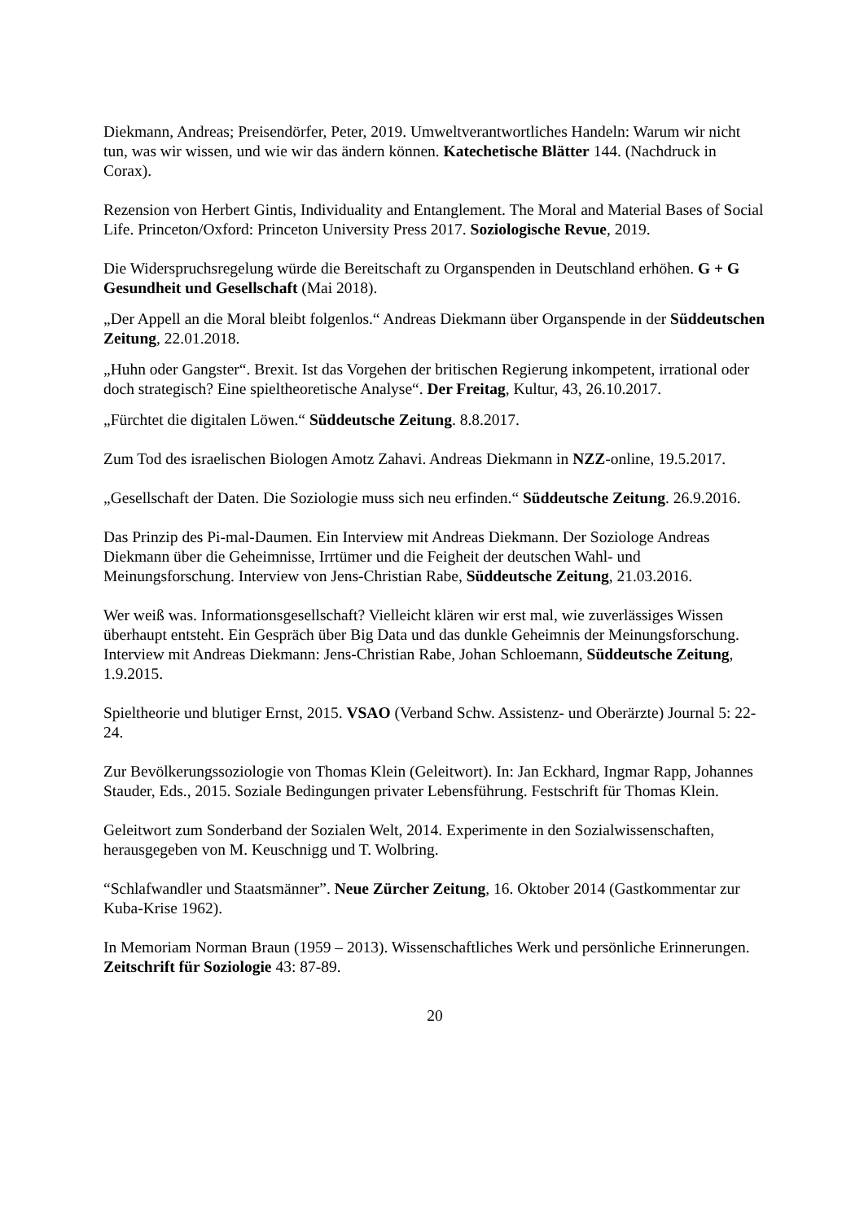Diekmann, Andreas; Preisendörfer, Peter, 2019. Umweltverantwortliches Handeln: Warum wir nicht tun, was wir wissen, und wie wir das ändern können. Katechetische Blätter 144. (Nachdruck in Corax).
Rezension von Herbert Gintis, Individuality and Entanglement. The Moral and Material Bases of Social Life. Princeton/Oxford: Princeton University Press 2017. Soziologische Revue, 2019.
Die Widerspruchsregelung würde die Bereitschaft zu Organspenden in Deutschland erhöhen. G + G Gesundheit und Gesellschaft (Mai 2018).
„Der Appell an die Moral bleibt folgenlos.“ Andreas Diekmann über Organspende in der Süddeutschen Zeitung, 22.01.2018.
„Huhn oder Gangster“. Brexit. Ist das Vorgehen der britischen Regierung inkompetent, irrational oder doch strategisch? Eine spieltheoretische Analyse“. Der Freitag, Kultur, 43, 26.10.2017.
„Fürchtet die digitalen Löwen.“ Süddeutsche Zeitung. 8.8.2017.
Zum Tod des israelischen Biologen Amotz Zahavi. Andreas Diekmann in NZZ-online, 19.5.2017.
„Gesellschaft der Daten. Die Soziologie muss sich neu erfinden.“ Süddeutsche Zeitung. 26.9.2016.
Das Prinzip des Pi-mal-Daumen. Ein Interview mit Andreas Diekmann. Der Soziologe Andreas Diekmann über die Geheimnisse, Irrtümer und die Feigheit der deutschen Wahl- und Meinungsforschung. Interview von Jens-Christian Rabe, Süddeutsche Zeitung, 21.03.2016.
Wer weiß was. Informationsgesellschaft? Vielleicht klären wir erst mal, wie zuverlässiges Wissen überhaupt entsteht. Ein Gespräch über Big Data und das dunkle Geheimnis der Meinungsforschung. Interview mit Andreas Diekmann: Jens-Christian Rabe, Johan Schloemann, Süddeutsche Zeitung, 1.9.2015.
Spieltheorie und blutiger Ernst, 2015. VSAO (Verband Schw. Assistenz- und Oberärzte) Journal 5: 22-24.
Zur Bevölkerungssoziologie von Thomas Klein (Geleitwort). In: Jan Eckhard, Ingmar Rapp, Johannes Stauder, Eds., 2015. Soziale Bedingungen privater Lebensführung. Festschrift für Thomas Klein.
Geleitwort zum Sonderband der Sozialen Welt, 2014. Experimente in den Sozialwissenschaften, herausgegeben von M. Keuschnigg und T. Wolbring.
“Schlafwandler und Staatsmänner”. Neue Zürcher Zeitung, 16. Oktober 2014 (Gastkommentar zur Kuba-Krise 1962).
In Memoriam Norman Braun (1959 – 2013). Wissenschaftliches Werk und persönliche Erinnerungen. Zeitschrift für Soziologie 43: 87-89.
20